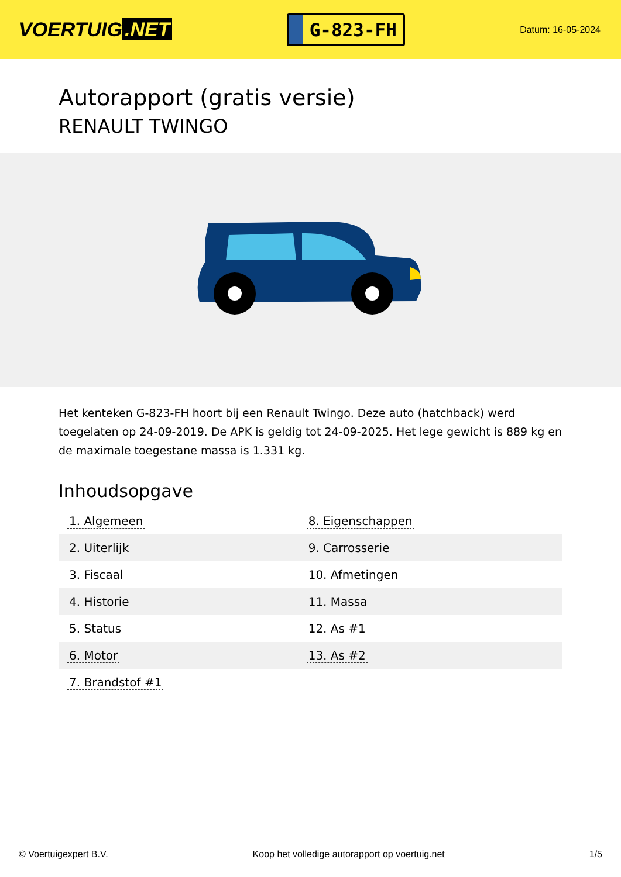VOERTUIG.NET
G-823-FH
Datum: 16-05-2024
Autorapport (gratis versie)
RENAULT TWINGO
Het kenteken G-823-FH hoort bij een Renault Twingo. Deze auto (hatchback) werd toegelaten op 24-09-2019. De APK is geldig tot 24-09-2025. Het lege gewicht is 889 kg en de maximale toegestane massa is 1.331 kg.
Inhoudsopgave
| 1. Algemeen | 8. Eigenschappen |
| 2. Uiterlijk | 9. Carrosserie |
| 3. Fiscaal | 10. Afmetingen |
| 4. Historie | 11. Massa |
| 5. Status | 12. As #1 |
| 6. Motor | 13. As #2 |
| 7. Brandstof #1 | |
© Voertuigexpert B.V. Koop het volledige autorapport op voertuig.net 1/5